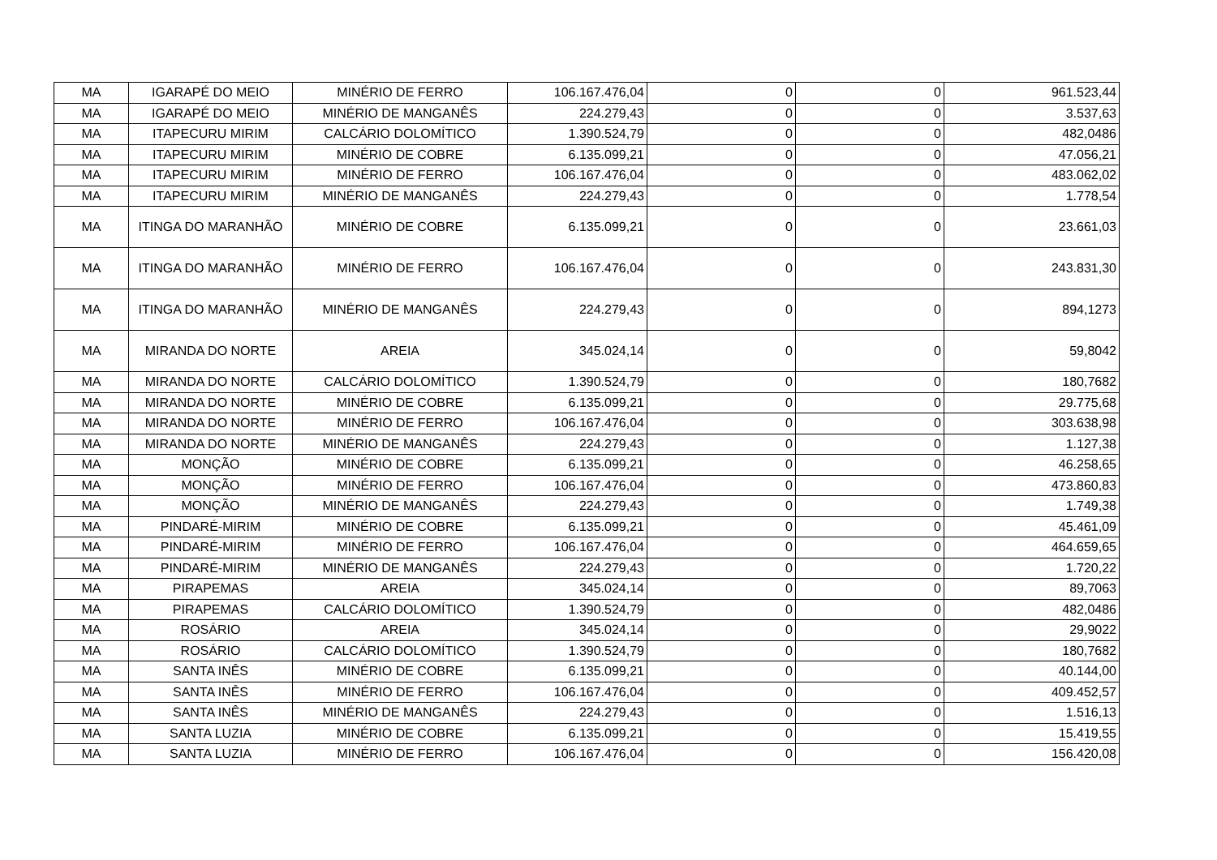| MA | IGARAPÉ DO MEIO | MINÉRIO DE FERRO | 106.167.476,04 | 0 | 0 | 961.523,44 |
| MA | IGARAPÉ DO MEIO | MINÉRIO DE MANGANÊS | 224.279,43 | 0 | 0 | 3.537,63 |
| MA | ITAPECURU MIRIM | CALCÁRIO DOLOMÍTICO | 1.390.524,79 | 0 | 0 | 482,0486 |
| MA | ITAPECURU MIRIM | MINÉRIO DE COBRE | 6.135.099,21 | 0 | 0 | 47.056,21 |
| MA | ITAPECURU MIRIM | MINÉRIO DE FERRO | 106.167.476,04 | 0 | 0 | 483.062,02 |
| MA | ITAPECURU MIRIM | MINÉRIO DE MANGANÊS | 224.279,43 | 0 | 0 | 1.778,54 |
| MA | ITINGA DO MARANHÃO | MINÉRIO DE COBRE | 6.135.099,21 | 0 | 0 | 23.661,03 |
| MA | ITINGA DO MARANHÃO | MINÉRIO DE FERRO | 106.167.476,04 | 0 | 0 | 243.831,30 |
| MA | ITINGA DO MARANHÃO | MINÉRIO DE MANGANÊS | 224.279,43 | 0 | 0 | 894,1273 |
| MA | MIRANDA DO NORTE | AREIA | 345.024,14 | 0 | 0 | 59,8042 |
| MA | MIRANDA DO NORTE | CALCÁRIO DOLOMÍTICO | 1.390.524,79 | 0 | 0 | 180,7682 |
| MA | MIRANDA DO NORTE | MINÉRIO DE COBRE | 6.135.099,21 | 0 | 0 | 29.775,68 |
| MA | MIRANDA DO NORTE | MINÉRIO DE FERRO | 106.167.476,04 | 0 | 0 | 303.638,98 |
| MA | MIRANDA DO NORTE | MINÉRIO DE MANGANÊS | 224.279,43 | 0 | 0 | 1.127,38 |
| MA | MONÇÃO | MINÉRIO DE COBRE | 6.135.099,21 | 0 | 0 | 46.258,65 |
| MA | MONÇÃO | MINÉRIO DE FERRO | 106.167.476,04 | 0 | 0 | 473.860,83 |
| MA | MONÇÃO | MINÉRIO DE MANGANÊS | 224.279,43 | 0 | 0 | 1.749,38 |
| MA | PINDARÉ-MIRIM | MINÉRIO DE COBRE | 6.135.099,21 | 0 | 0 | 45.461,09 |
| MA | PINDARÉ-MIRIM | MINÉRIO DE FERRO | 106.167.476,04 | 0 | 0 | 464.659,65 |
| MA | PINDARÉ-MIRIM | MINÉRIO DE MANGANÊS | 224.279,43 | 0 | 0 | 1.720,22 |
| MA | PIRAPEMAS | AREIA | 345.024,14 | 0 | 0 | 89,7063 |
| MA | PIRAPEMAS | CALCÁRIO DOLOMÍTICO | 1.390.524,79 | 0 | 0 | 482,0486 |
| MA | ROSÁRIO | AREIA | 345.024,14 | 0 | 0 | 29,9022 |
| MA | ROSÁRIO | CALCÁRIO DOLOMÍTICO | 1.390.524,79 | 0 | 0 | 180,7682 |
| MA | SANTA INÊS | MINÉRIO DE COBRE | 6.135.099,21 | 0 | 0 | 40.144,00 |
| MA | SANTA INÊS | MINÉRIO DE FERRO | 106.167.476,04 | 0 | 0 | 409.452,57 |
| MA | SANTA INÊS | MINÉRIO DE MANGANÊS | 224.279,43 | 0 | 0 | 1.516,13 |
| MA | SANTA LUZIA | MINÉRIO DE COBRE | 6.135.099,21 | 0 | 0 | 15.419,55 |
| MA | SANTA LUZIA | MINÉRIO DE FERRO | 106.167.476,04 | 0 | 0 | 156.420,08 |